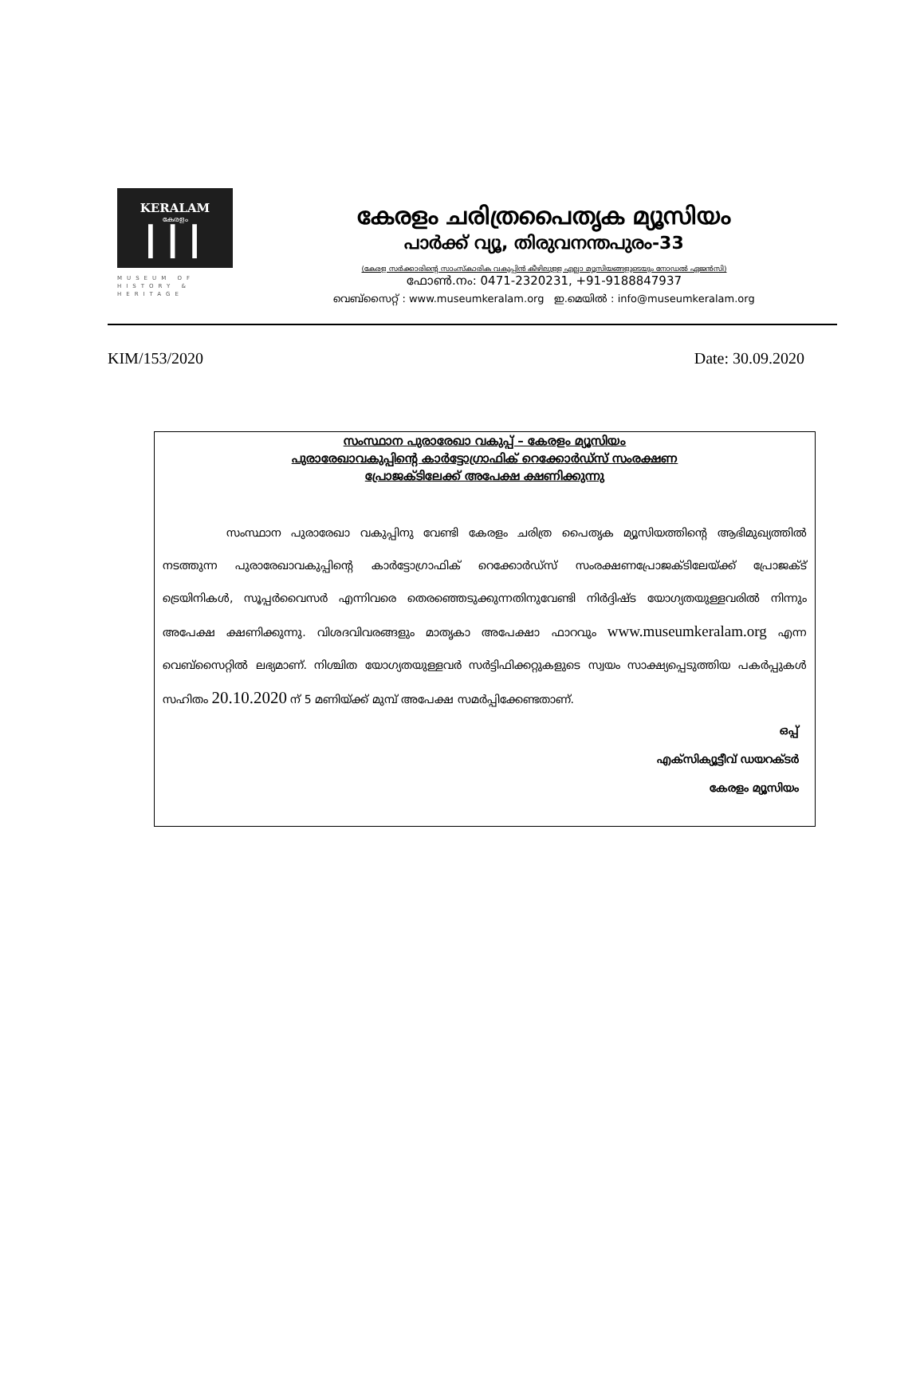KERALAM
കേരളം
┃┃┃
MUSEUM OF HISTORY & HERITAGE
കേരളം ചരിത്രപൈതൃക മ്യൂസിയം
പാർക്ക് വ്യൂ, തിരുവനന്തപുരം-33
(കേരള സർക്കാരിന്റെ സാംസ്കാരിക വകുപ്പിൻ കീഴിലുള്ള എല്ലാ മ്യൂസിയങ്ങളുടെയും നോഡൽ ഏജൻസി)
ഫോൺ.നം: 0471-2320231, +91-9188847937
വെബ്സൈറ്റ് : www.museumkeralam.org ഇ.മെയിൽ : info@museumkeralam.org
KIM/153/2020 Date: 30.09.2020
സംസ്ഥാന പുരാരേഖാ വകുപ്പ് – കേരളം മ്യൂസിയം
പുരാരേഖാവകുപ്പിന്റെ കാർട്ടോഗ്രാഫിക് റെക്കോർഡ്സ് സംരക്ഷണ
പ്രോജക്ടിലേക്ക് അപേക്ഷ ക്ഷണിക്കുന്നു
സംസ്ഥാന പുരാരേഖാ വകുപ്പിനു വേണ്ടി കേരളം ചരിത്ര പൈതൃക മ്യൂസിയത്തിന്റെ ആഭിമുഖ്യത്തിൽ നടത്തുന്ന പുരാരേഖാവകുപ്പിന്റെ കാർട്ടോഗ്രാഫിക് റെക്കോർഡ്സ് സംരക്ഷണപ്രോജക്ടിലേയ്ക്ക് പ്രോജക്ട് ട്രെയിനികൾ, സൂപ്പർവൈസർ എന്നിവരെ തെരഞ്ഞെടുക്കുന്നതിനുവേണ്ടി നിർദ്ദിഷ്ട യോഗ്യതയുള്ളവരിൽ നിന്നും അപേക്ഷ ക്ഷണിക്കുന്നു. വിശദവിവരങ്ങളും മാതൃകാ അപേക്ഷാ ഫാറവും www.museumkeralam.org എന്ന വെബ്സൈറ്റിൽ ലഭ്യമാണ്. നിശ്ചിത യോഗ്യതയുള്ളവർ സർട്ടിഫിക്കറ്റുകളുടെ സ്വയം സാക്ഷ്യപ്പെടുത്തിയ പകർപ്പുകൾ സഹിതം 20.10.2020 ന് 5 മണിയ്ക്ക് മുമ്പ് അപേക്ഷ സമർപ്പിക്കേണ്ടതാണ്.
ഒപ്പ്
എക്സിക്യൂട്ടീവ് ഡയറക്ടർ
കേരളം മ്യൂസിയം